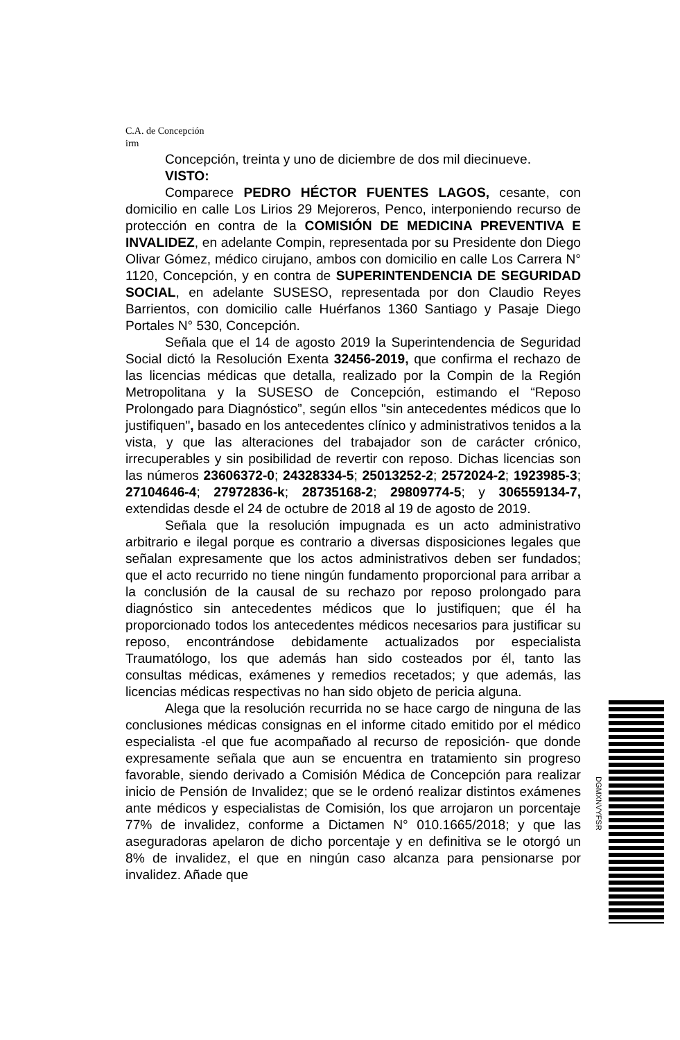C.A. de Concepción
irm
Concepción, treinta y uno de diciembre de dos mil diecinueve.
VISTO:
Comparece PEDRO HÉCTOR FUENTES LAGOS, cesante, con domicilio en calle Los Lirios 29 Mejoreros, Penco, interponiendo recurso de protección en contra de la COMISIÓN DE MEDICINA PREVENTIVA E INVALIDEZ, en adelante Compin, representada por su Presidente don Diego Olivar Gómez, médico cirujano, ambos con domicilio en calle Los Carrera N° 1120, Concepción, y en contra de SUPERINTENDENCIA DE SEGURIDAD SOCIAL, en adelante SUSESO, representada por don Claudio Reyes Barrientos, con domicilio calle Huérfanos 1360 Santiago y Pasaje Diego Portales N° 530, Concepción.
Señala que el 14 de agosto 2019 la Superintendencia de Seguridad Social dictó la Resolución Exenta 32456-2019, que confirma el rechazo de las licencias médicas que detalla, realizado por la Compin de la Región Metropolitana y la SUSESO de Concepción, estimando el “Reposo Prolongado para Diagnóstico”, según ellos "sin antecedentes médicos que lo justifiquen", basado en los antecedentes clínico y administrativos tenidos a la vista, y que las alteraciones del trabajador son de carácter crónico, irrecuperables y sin posibilidad de revertir con reposo. Dichas licencias son las números 23606372-0; 24328334-5; 25013252-2; 2572024-2; 1923985-3; 27104646-4; 27972836-k; 28735168-2; 29809774-5; y 306559134-7, extendidas desde el 24 de octubre de 2018 al 19 de agosto de 2019.
Señala que la resolución impugnada es un acto administrativo arbitrario e ilegal porque es contrario a diversas disposiciones legales que señalan expresamente que los actos administrativos deben ser fundados; que el acto recurrido no tiene ningún fundamento proporcional para arribar a la conclusión de la causal de su rechazo por reposo prolongado para diagnóstico sin antecedentes médicos que lo justifiquen; que él ha proporcionado todos los antecedentes médicos necesarios para justificar su reposo, encontrándose debidamente actualizados por especialista Traumatólogo, los que además han sido costeados por él, tanto las consultas médicas, exámenes y remedios recetados; y que además, las licencias médicas respectivas no han sido objeto de pericia alguna.
Alega que la resolución recurrida no se hace cargo de ninguna de las conclusiones médicas consignas en el informe citado emitido por el médico especialista -el que fue acompañado al recurso de reposición- que donde expresamente señala que aun se encuentra en tratamiento sin progreso favorable, siendo derivado a Comisión Médica de Concepción para realizar inicio de Pensión de Invalidez; que se le ordenó realizar distintos exámenes ante médicos y especialistas de Comisión, los que arrojaron un porcentaje 77% de invalidez, conforme a Dictamen N° 010.1665/2018; y que las aseguradoras apelaron de dicho porcentaje y en definitiva se le otorgó un 8% de invalidez, el que en ningún caso alcanza para pensionarse por invalidez. Añade que
DGMXNVYFSR